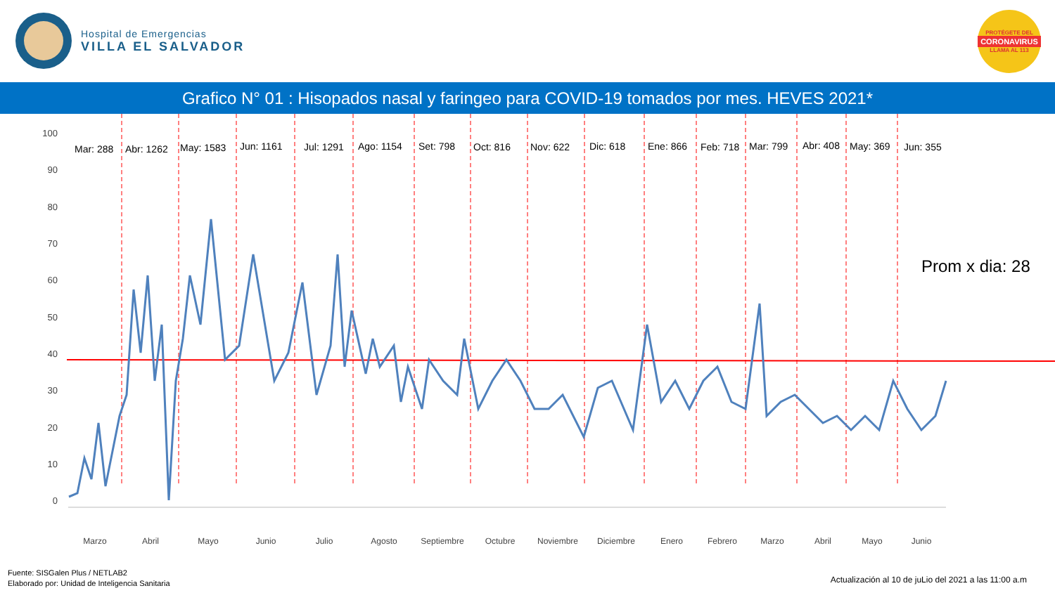Hospital de Emergencias
VILLA EL SALVADOR
PROTÉGETE DEL
CORONAVIRUS
LLAMA AL 113
Grafico N° 01 : Hisopados nasal y faringeo para COVID-19 tomados por mes. HEVES 2021*
100
90
80
70
60
50
40
30
20
10
0
Mar: 288
Abr: 1262
May: 1583
Jun: 1161
Jul: 1291
Ago: 1154
Set: 798
Oct: 816
Nov: 622
Dic: 618
Ene: 866
Feb: 718
Mar: 799
Abr: 408
May: 369
Jun: 355
Prom x dia: 28
Marzo
Abril
Mayo
Junio
Julio
Agosto
Septiembre
Octubre
Noviembre
Diciembre
Enero
Febrero
Marzo
Abril
Mayo
Junio
Fuente: SISGalen Plus / NETLAB2
Elaborado por: Unidad de Inteligencia Sanitaria
Actualización al 10 de juLio del 2021 a las 11:00 a.m